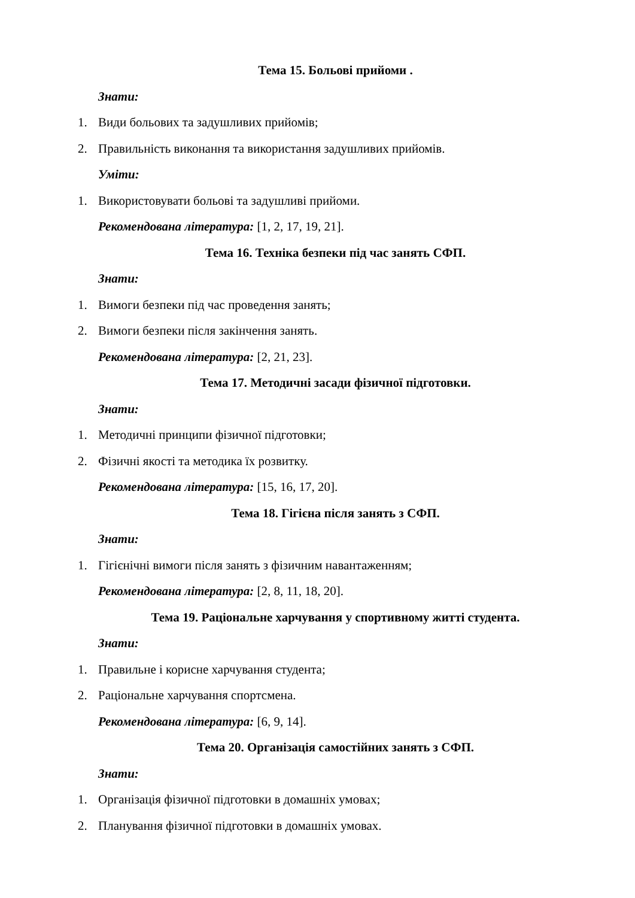Тема 15. Больові прийоми .
Знати:
1. Види больових та задушливих прийомів;
2. Правильність виконання та використання задушливих прийомів.
Уміти:
1. Використовувати больові та задушливі прийоми.
Рекомендована література: [1, 2, 17, 19, 21].
Тема 16. Техніка безпеки під час занять СФП.
Знати:
1. Вимоги безпеки під час проведення занять;
2. Вимоги безпеки після закінчення занять.
Рекомендована література: [2, 21, 23].
Тема 17. Методичні засади фізичної підготовки.
Знати:
1. Методичні принципи фізичної підготовки;
2. Фізичні якості та методика їх розвитку.
Рекомендована література: [15, 16, 17, 20].
Тема 18. Гігієна після занять з СФП.
Знати:
1. Гігієнічні вимоги після занять з фізичним навантаженням;
Рекомендована література: [2, 8, 11, 18, 20].
Тема 19. Раціональне харчування у спортивному житті студента.
Знати:
1. Правильне і корисне харчування студента;
2. Раціональне харчування спортсмена.
Рекомендована література: [6, 9, 14].
Тема 20. Організація самостійних занять з СФП.
Знати:
1. Організація фізичної підготовки в домашніх умовах;
2. Планування фізичної підготовки в домашніх умовах.